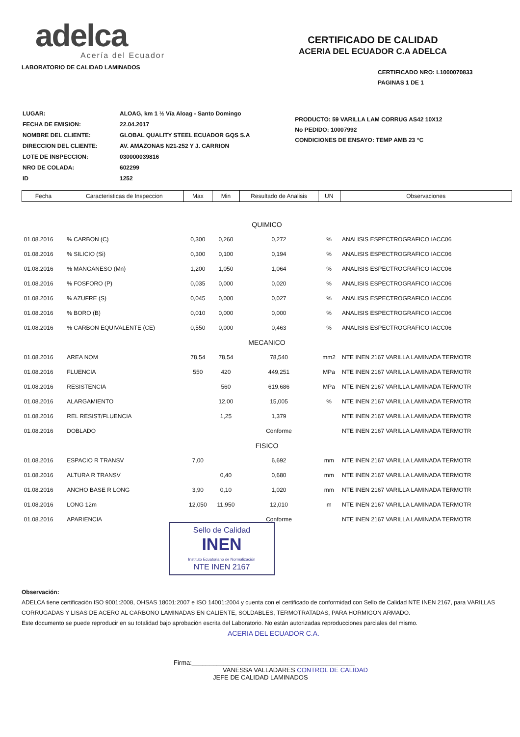adelca
Acería del Ecuador
LABORATORIO DE CALIDAD LAMINADOS
CERTIFICADO DE CALIDAD
ACERIA DEL ECUADOR C.A ADELCA
CERTIFICADO NRO: L1000070833
PAGINAS 1 DE 1
| LUGAR: | ALOAG, km 1 ½ Vía Aloag - Santo Domingo |
| FECHA DE EMISION: | 22.04.2017 |
| NOMBRE DEL CLIENTE: | GLOBAL QUALITY STEEL ECUADOR GQS S.A |
| DIRECCION DEL CLIENTE: | AV. AMAZONAS N21-252 Y J. CARRION |
| LOTE DE INSPECCION: | 030000039816 |
| NRO DE COLADA: | 602299 |
| ID | 1252 |
PRODUCTO: 59 VARILLA LAM CORRUG AS42 10X12
No PEDIDO: 10007992
CONDICIONES DE ENSAYO: TEMP AMB 23 °C
| Fecha | Caracteristicas de Inspeccion | Max | Min | Resultado de Analisis | UN | Observaciones |
| --- | --- | --- | --- | --- | --- | --- |
| QUIMICO | | | | | | |
| 01.08.2016 | % CARBON (C) | 0,300 | 0,260 | 0,272 | % | ANALISIS ESPECTROGRAFICO IACC06 |
| 01.08.2016 | % SILICIO (Si) | 0,300 | 0,100 | 0,194 | % | ANALISIS ESPECTROGRAFICO IACC06 |
| 01.08.2016 | % MANGANESO (Mn) | 1,200 | 1,050 | 1,064 | % | ANALISIS ESPECTROGRAFICO IACC06 |
| 01.08.2016 | % FOSFORO (P) | 0,035 | 0,000 | 0,020 | % | ANALISIS ESPECTROGRAFICO IACC06 |
| 01.08.2016 | % AZUFRE (S) | 0,045 | 0,000 | 0,027 | % | ANALISIS ESPECTROGRAFICO IACC06 |
| 01.08.2016 | % BORO (B) | 0,010 | 0,000 | 0,000 | % | ANALISIS ESPECTROGRAFICO IACC06 |
| 01.08.2016 | % CARBON EQUIVALENTE (CE) | 0,550 | 0,000 | 0,463 | % | ANALISIS ESPECTROGRAFICO IACC06 |
| MECANICO | | | | | | |
| 01.08.2016 | AREA NOM | 78,54 | 78,54 | 78,540 | mm2 | NTE INEN 2167 VARILLA LAMINADA TERMOTR |
| 01.08.2016 | FLUENCIA | 550 | 420 | 449,251 | MPa | NTE INEN 2167 VARILLA LAMINADA TERMOTR |
| 01.08.2016 | RESISTENCIA | | 560 | 619,686 | MPa | NTE INEN 2167 VARILLA LAMINADA TERMOTR |
| 01.08.2016 | ALARGAMIENTO | | 12,00 | 15,005 | % | NTE INEN 2167 VARILLA LAMINADA TERMOTR |
| 01.08.2016 | REL RESIST/FLUENCIA | | 1,25 | 1,379 | | NTE INEN 2167 VARILLA LAMINADA TERMOTR |
| 01.08.2016 | DOBLADO | | | Conforme | | NTE INEN 2167 VARILLA LAMINADA TERMOTR |
| FISICO | | | | | | |
| 01.08.2016 | ESPACIO R TRANSV | 7,00 | | 6,692 | mm | NTE INEN 2167 VARILLA LAMINADA TERMOTR |
| 01.08.2016 | ALTURA R TRANSV | | 0,40 | 0,680 | mm | NTE INEN 2167 VARILLA LAMINADA TERMOTR |
| 01.08.2016 | ANCHO BASE R LONG | 3,90 | 0,10 | 1,020 | mm | NTE INEN 2167 VARILLA LAMINADA TERMOTR |
| 01.08.2016 | LONG 12m | 12,050 | 11,950 | 12,010 | m | NTE INEN 2167 VARILLA LAMINADA TERMOTR |
| 01.08.2016 | APARIENCIA | | | Conforme | | NTE INEN 2167 VARILLA LAMINADA TERMOTR |
Sello de Calidad
INEN
Instituto Ecuatoriano de Normalización
NTE INEN 2167
Observación:
ADELCA tiene certificación ISO 9001:2008, OHSAS 18001:2007 e ISO 14001:2004 y cuenta con el certificado de conformidad con Sello de Calidad NTE INEN 2167, para VARILLAS CORRUGADAS Y LISAS DE ACERO AL CARBONO LAMINADAS EN CALIENTE, SOLDABLES, TERMOTRATADAS, PARA HORMIGON ARMADO.
Este documento se puede reproducir en su totalidad bajo aprobación escrita del Laboratorio. No están autorizadas reproducciones parciales del mismo.
ACERIA DEL ECUADOR C.A.
Firma:______________________________________________
VANESSA VALLADARES CONTROL DE CALIDAD
JEFE DE CALIDAD LAMINADOS